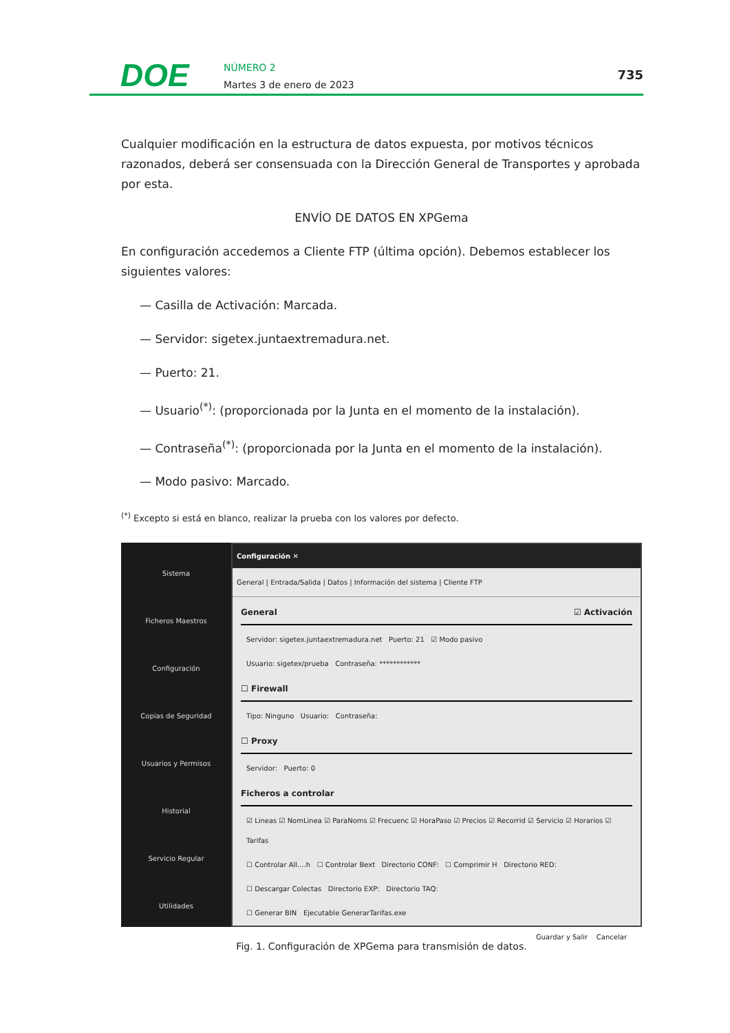DOE
NÚMERO 2
Martes 3 de enero de 2023
735
Cualquier modificación en la estructura de datos expuesta, por motivos técnicos razonados, deberá ser consensuada con la Dirección General de Transportes y aprobada por esta.
ENVÍO DE DATOS EN XPGema
En configuración accedemos a Cliente FTP (última opción). Debemos establecer los siguientes valores:
— Casilla de Activación: Marcada.
— Servidor: sigetex.juntaextremadura.net.
— Puerto: 21.
— Usuario<sup>(*)</sup>: (proporcionada por la Junta en el momento de la instalación).
— Contraseña<sup>(*)</sup>: (proporcionada por la Junta en el momento de la instalación).
— Modo pasivo: Marcado.
<sup>(*)</sup> Excepto si está en blanco, realizar la prueba con los valores por defecto.
Sistema
Ficheros Maestros
Configuración
Copias de Seguridad
Usuarios y Permisos
Historial
Servicio Regular
Utilidades
Configuración ✕
General | Entrada/Salida | Datos | Información del sistema | Cliente FTP
General ☑ Activación
Servidor: sigetex.juntaextremadura.net Puerto: 21 ☑ Modo pasivo
Usuario: sigetex/prueba Contraseña: ************
☐ Firewall
Tipo: Ninguno Usuario: Contraseña:
☐ Proxy
Servidor: Puerto: 0
Ficheros a controlar
☑ Lineas ☑ NomLinea ☑ ParaNoms ☑ Frecuenc ☑ HoraPaso ☑ Precios ☑ Recorrid ☑ Servicio ☑ Horarios ☑ Tarifas
☐ Controlar All....h ☐ Controlar Bext Directorio CONF: ☐ Comprimir H Directorio RED:
☐ Descargar Colectas Directorio EXP: Directorio TAQ:
☐ Generar BIN Ejecutable GenerarTarifas.exe
Guardar y Salir Cancelar
Fig. 1. Configuración de XPGema para transmisión de datos.